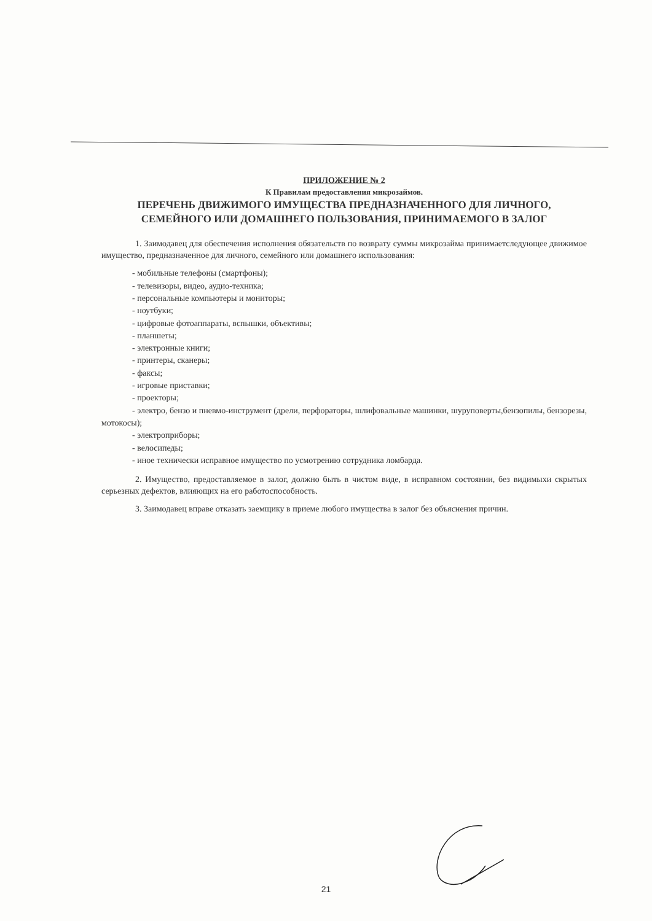ПРИЛОЖЕНИЕ № 2
К Правилам предоставления микрозаймов.
ПЕРЕЧЕНЬ ДВИЖИМОГО ИМУЩЕСТВА ПРЕДНАЗНАЧЕННОГО ДЛЯ ЛИЧНОГО, СЕМЕЙНОГО ИЛИ ДОМАШНЕГО ПОЛЬЗОВАНИЯ, ПРИНИМАЕМОГО В ЗАЛОГ
1. Заимодавец для обеспечения исполнения обязательств по возврату суммы микрозайма принимаетследующее движимое имущество, предназначенное для личного, семейного или домашнего использования:
- мобильные телефоны (смартфоны);
- телевизоры, видео, аудио-техника;
- персональные компьютеры и мониторы;
- ноутбуки;
- цифровые фотоаппараты, вспышки, объективы;
- планшеты;
- электронные книги;
- принтеры, сканеры;
- факсы;
- игровые приставки;
- проекторы;
- электро, бензо и пневмо-инструмент (дрели, перфораторы, шлифовальные машинки, шуруповерты,бензопилы, бензорезы, мотокосы);
- электроприборы;
- велосипеды;
- иное технически исправное имущество по усмотрению сотрудника ломбарда.
2. Имущество, предоставляемое в залог, должно быть в чистом виде, в исправном состоянии, без видимыхи скрытых серьезных дефектов, влияющих на его работоспособность.
3. Заимодавец вправе отказать заемщику в приеме любого имущества в залог без объяснения причин.
21